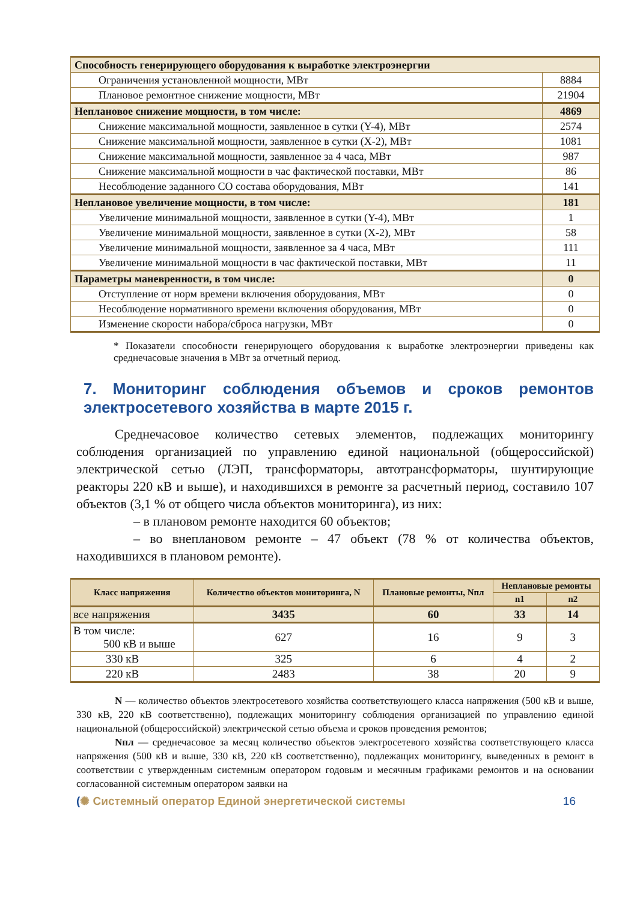| Способность генерирующего оборудования к выработке электроэнергии | |
| Ограничения установленной мощности, МВт | 8884 |
| Плановое ремонтное снижение мощности, МВт | 21904 |
| Неплановое снижение мощности, в том числе: | 4869 |
| Снижение максимальной мощности, заявленное в сутки (Y-4), МВт | 2574 |
| Снижение максимальной мощности, заявленное в сутки (X-2), МВт | 1081 |
| Снижение максимальной мощности, заявленное за 4 часа, МВт | 987 |
| Снижение максимальной мощности в час фактической поставки, МВт | 86 |
| Несоблюдение заданного СО состава оборудования, МВт | 141 |
| Неплановое увеличение мощности, в том числе: | 181 |
| Увеличение минимальной мощности, заявленное в сутки (Y-4), МВт | 1 |
| Увеличение минимальной мощности, заявленное в сутки (X-2), МВт | 58 |
| Увеличение минимальной мощности, заявленное за 4 часа, МВт | 111 |
| Увеличение минимальной мощности в час фактической поставки, МВт | 11 |
| Параметры маневренности, в том числе: | 0 |
| Отступление от норм времени включения оборудования, МВт | 0 |
| Несоблюдение нормативного времени включения оборудования, МВт | 0 |
| Изменение скорости набора/сброса нагрузки, МВт | 0 |
* Показатели способности генерирующего оборудования к выработке электроэнергии приведены как среднечасовые значения в МВт за отчетный период.
7. Мониторинг соблюдения объемов и сроков ремонтов электросетевого хозяйства в марте 2015 г.
Среднечасовое количество сетевых элементов, подлежащих мониторингу соблюдения организацией по управлению единой национальной (общероссийской) электрической сетью (ЛЭП, трансформаторы, автотрансформаторы, шунтирующие реакторы 220 кВ и выше), и находившихся в ремонте за расчетный период, составило 107 объектов (3,1 % от общего числа объектов мониторинга), из них:
– в плановом ремонте находится 60 объектов;
– во внеплановом ремонте – 47 объект (78 % от количества объектов, находившихся в плановом ремонте).
| Класс напряжения | Количество объектов мониторинга, N | Плановые ремонты, Nпл | Неплановые ремонты | |
| --- | --- | --- | --- | --- |
| | | | n1 | n2 |
| все напряжения | 3435 | 60 | 33 | 14 |
| В том числе: 500 кВ и выше | 627 | 16 | 9 | 3 |
| 330 кВ | 325 | 6 | 4 | 2 |
| 220 кВ | 2483 | 38 | 20 | 9 |
N — количество объектов электросетевого хозяйства соответствующего класса напряжения (500 кВ и выше, 330 кВ, 220 кВ соответственно), подлежащих мониторингу соблюдения организацией по управлению единой национальной (общероссийской) электрической сетью объема и сроков проведения ремонтов;
Nпл — среднечасовое за месяц количество объектов электросетевого хозяйства соответствующего класса напряжения (500 кВ и выше, 330 кВ, 220 кВ соответственно), подлежащих мониторингу, выведенных в ремонт в соответствии с утвержденным системным оператором годовым и месячным графиками ремонтов и на основании согласованной системным оператором заявки на
(✺ Системный оператор Единой энергетической системы 16